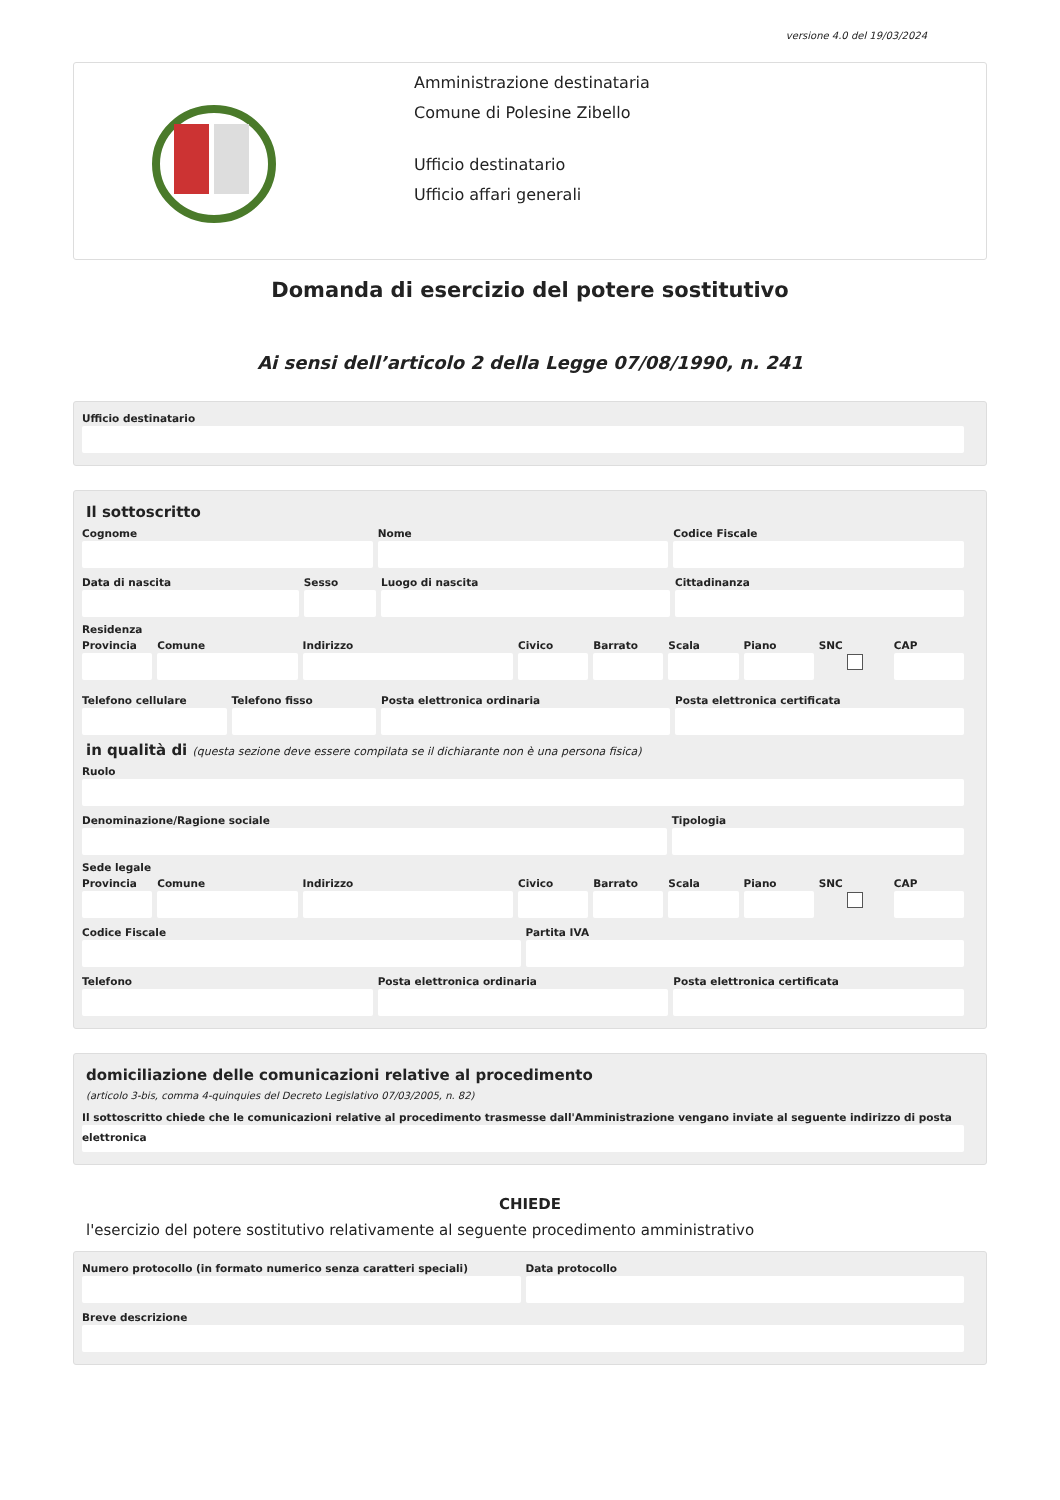versione 4.0 del 19/03/2024
Amministrazione destinataria
Comune di Polesine Zibello
Ufficio destinatario
Ufficio affari generali
Domanda di esercizio del potere sostitutivo
Ai sensi dell’articolo 2 della Legge 07/08/1990, n. 241
Ufficio destinatario
Il sottoscritto
Cognome Nome Codice Fiscale
Data di nascita Sesso Luogo di nascita Cittadinanza
Residenza
Provincia Comune Indirizzo Civico Barrato Scala Piano SNC CAP
Telefono cellulare Telefono fisso Posta elettronica ordinaria Posta elettronica certificata
in qualità di (questa sezione deve essere compilata se il dichiarante non è una persona fisica)
Ruolo
Denominazione/Ragione sociale Tipologia
Sede legale
Provincia Comune Indirizzo Civico Barrato Scala Piano SNC CAP
Codice Fiscale Partita IVA
Telefono Posta elettronica ordinaria Posta elettronica certificata
domiciliazione delle comunicazioni relative al procedimento
(articolo 3-bis, comma 4-quinquies del Decreto Legislativo 07/03/2005, n. 82)
Il sottoscritto chiede che le comunicazioni relative al procedimento trasmesse dall'Amministrazione vengano inviate al seguente indirizzo di posta elettronica
CHIEDE
l'esercizio del potere sostitutivo relativamente al seguente procedimento amministrativo
Numero protocollo (in formato numerico senza caratteri speciali)
Data protocollo
Breve descrizione